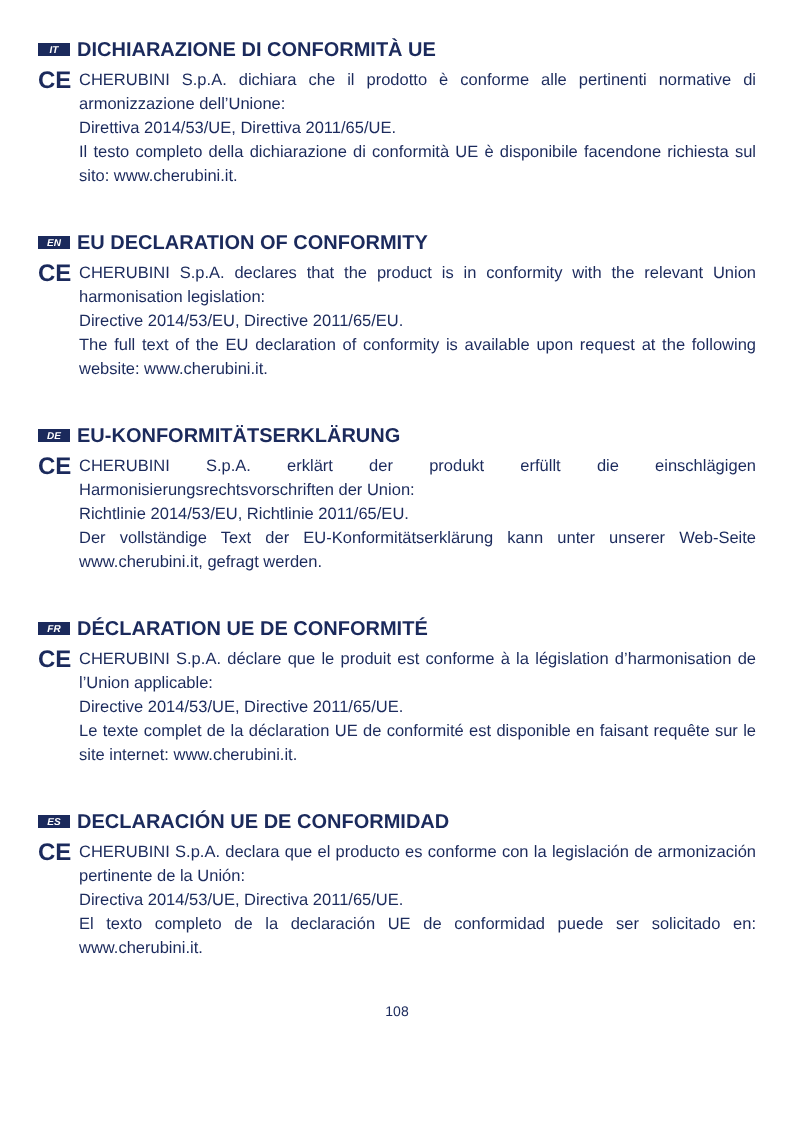IT DICHIARAZIONE DI CONFORMITÀ UE
CE
CHERUBINI S.p.A. dichiara che il prodotto è conforme alle pertinenti normative di armonizzazione dell’Unione:
Direttiva 2014/53/UE, Direttiva 2011/65/UE.
Il testo completo della dichiarazione di conformità UE è disponibile facendone richiesta sul sito: www.cherubini.it.
EN EU DECLARATION OF CONFORMITY
CE
CHERUBINI S.p.A. declares that the product is in conformity with the relevant Union harmonisation legislation:
Directive 2014/53/EU, Directive 2011/65/EU.
The full text of the EU declaration of conformity is available upon request at the following website: www.cherubini.it.
DE EU-KONFORMITÄTSERKLÄRUNG
CE
CHERUBINI S.p.A. erklärt der produkt erfüllt die einschlägigen Harmonisierungsrechtsvorschriften der Union:
Richtlinie 2014/53/EU, Richtlinie 2011/65/EU.
Der vollständige Text der EU-Konformitätserklärung kann unter unserer Web-Seite www.cherubini.it, gefragt werden.
FR DÉCLARATION UE DE CONFORMITÉ
CE
CHERUBINI S.p.A. déclare que le produit est conforme à la législation d’harmonisation de l’Union applicable:
Directive 2014/53/UE, Directive 2011/65/UE.
Le texte complet de la déclaration UE de conformité est disponible en faisant requête sur le site internet: www.cherubini.it.
ES DECLARACIÓN UE DE CONFORMIDAD
CE
CHERUBINI S.p.A. declara que el producto es conforme con la legislación de armonización pertinente de la Unión:
Directiva 2014/53/UE, Directiva 2011/65/UE.
El texto completo de la declaración UE de conformidad puede ser solicitado en: www.cherubini.it.
108